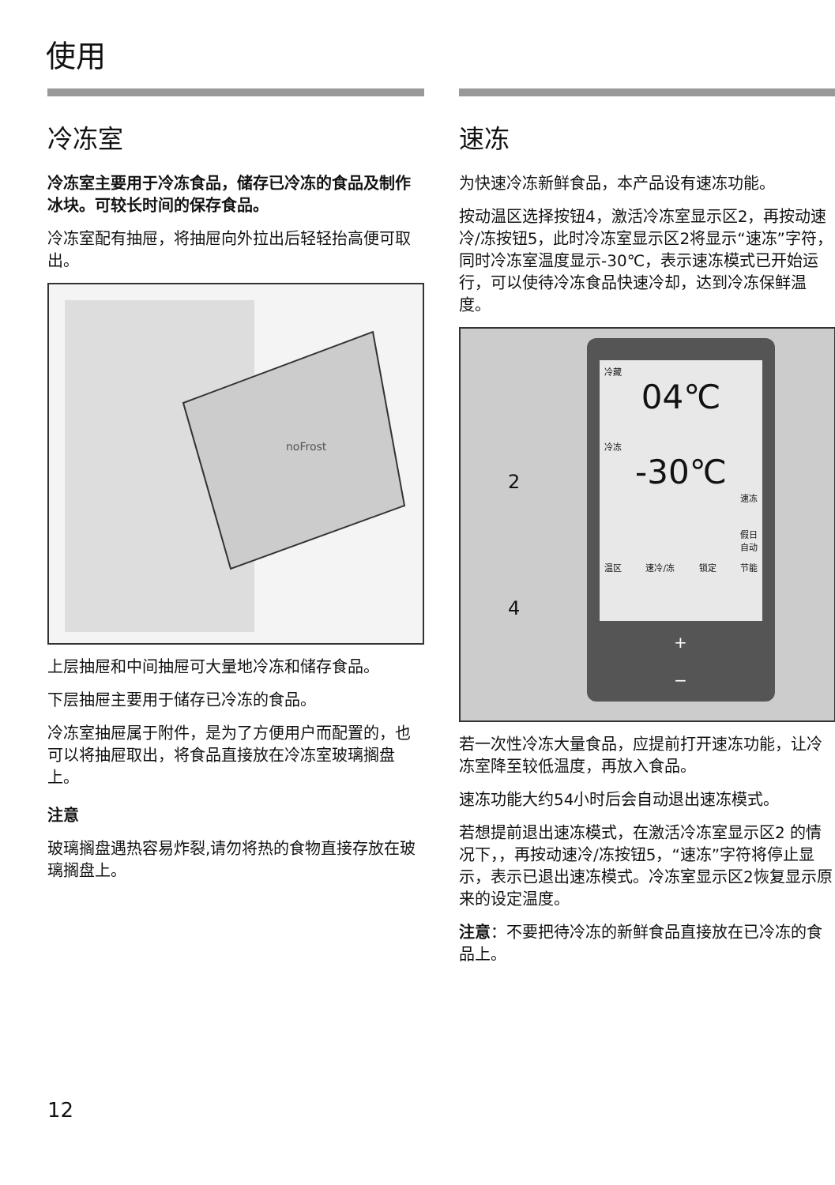使用
冷冻室
冷冻室主要用于冷冻食品，储存已冷冻的食品及制作冰块。可较长时间的保存食品。
冷冻室配有抽屉，将抽屉向外拉出后轻轻抬高便可取出。
noFrost
上层抽屉和中间抽屉可大量地冷冻和储存食品。
下层抽屉主要用于储存已冷冻的食品。
冷冻室抽屉属于附件，是为了方便用户而配置的，也可以将抽屉取出，将食品直接放在冷冻室玻璃搁盘上。
注意
玻璃搁盘遇热容易炸裂,请勿将热的食物直接存放在玻璃搁盘上。
速冻
为快速冷冻新鲜食品，本产品设有速冻功能。
按动温区选择按钮4，激活冷冻室显示区2，再按动速冷/冻按钮5，此时冷冻室显示区2将显示“速冻”字符，同时冷冻室温度显示-30℃，表示速冻模式已开始运行，可以使待冷冻食品快速冷却，达到冷冻保鲜温度。
冷藏
04℃
冷冻
-30℃
速冻
假日
自动
温区 速冷/冻 锁定 节能
2
4
+
−
若一次性冷冻大量食品，应提前打开速冻功能，让冷冻室降至较低温度，再放入食品。
速冻功能大约54小时后会自动退出速冻模式。
若想提前退出速冻模式，在激活冷冻室显示区2 的情况下，，再按动速冷/冻按钮5，“速冻”字符将停止显示，表示已退出速冻模式。冷冻室显示区2恢复显示原来的设定温度。
注意：不要把待冷冻的新鲜食品直接放在已冷冻的食品上。
12